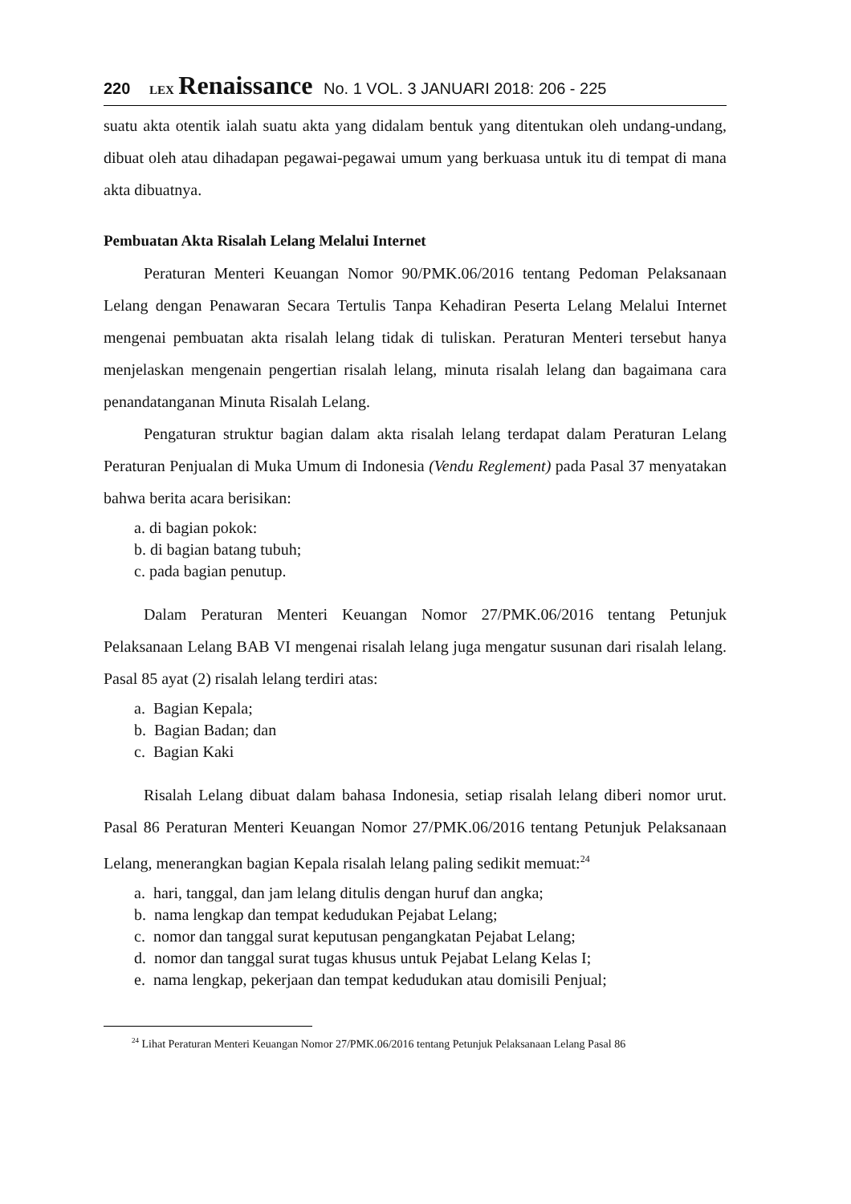220 LEX Renaissance No. 1 VOL. 3 JANUARI 2018: 206 - 225
suatu akta otentik ialah suatu akta yang didalam bentuk yang ditentukan oleh undang-undang, dibuat oleh atau dihadapan pegawai-pegawai umum yang berkuasa untuk itu di tempat di mana akta dibuatnya.
Pembuatan Akta Risalah Lelang Melalui Internet
Peraturan Menteri Keuangan Nomor 90/PMK.06/2016 tentang Pedoman Pelaksanaan Lelang dengan Penawaran Secara Tertulis Tanpa Kehadiran Peserta Lelang Melalui Internet mengenai pembuatan akta risalah lelang tidak di tuliskan. Peraturan Menteri tersebut hanya menjelaskan mengenain pengertian risalah lelang, minuta risalah lelang dan bagaimana cara penandatanganan Minuta Risalah Lelang.
Pengaturan struktur bagian dalam akta risalah lelang terdapat dalam Peraturan Lelang Peraturan Penjualan di Muka Umum di Indonesia (Vendu Reglement) pada Pasal 37 menyatakan bahwa berita acara berisikan:
a. di bagian pokok:
b. di bagian batang tubuh;
c. pada bagian penutup.
Dalam Peraturan Menteri Keuangan Nomor 27/PMK.06/2016 tentang Petunjuk Pelaksanaan Lelang BAB VI mengenai risalah lelang juga mengatur susunan dari risalah lelang. Pasal 85 ayat (2) risalah lelang terdiri atas:
a. Bagian Kepala;
b. Bagian Badan; dan
c. Bagian Kaki
Risalah Lelang dibuat dalam bahasa Indonesia, setiap risalah lelang diberi nomor urut. Pasal 86 Peraturan Menteri Keuangan Nomor 27/PMK.06/2016 tentang Petunjuk Pelaksanaan Lelang, menerangkan bagian Kepala risalah lelang paling sedikit memuat:<sup>24</sup>
a. hari, tanggal, dan jam lelang ditulis dengan huruf dan angka;
b. nama lengkap dan tempat kedudukan Pejabat Lelang;
c. nomor dan tanggal surat keputusan pengangkatan Pejabat Lelang;
d. nomor dan tanggal surat tugas khusus untuk Pejabat Lelang Kelas I;
e. nama lengkap, pekerjaan dan tempat kedudukan atau domisili Penjual;
<sup>24</sup> Lihat Peraturan Menteri Keuangan Nomor 27/PMK.06/2016 tentang Petunjuk Pelaksanaan Lelang Pasal 86